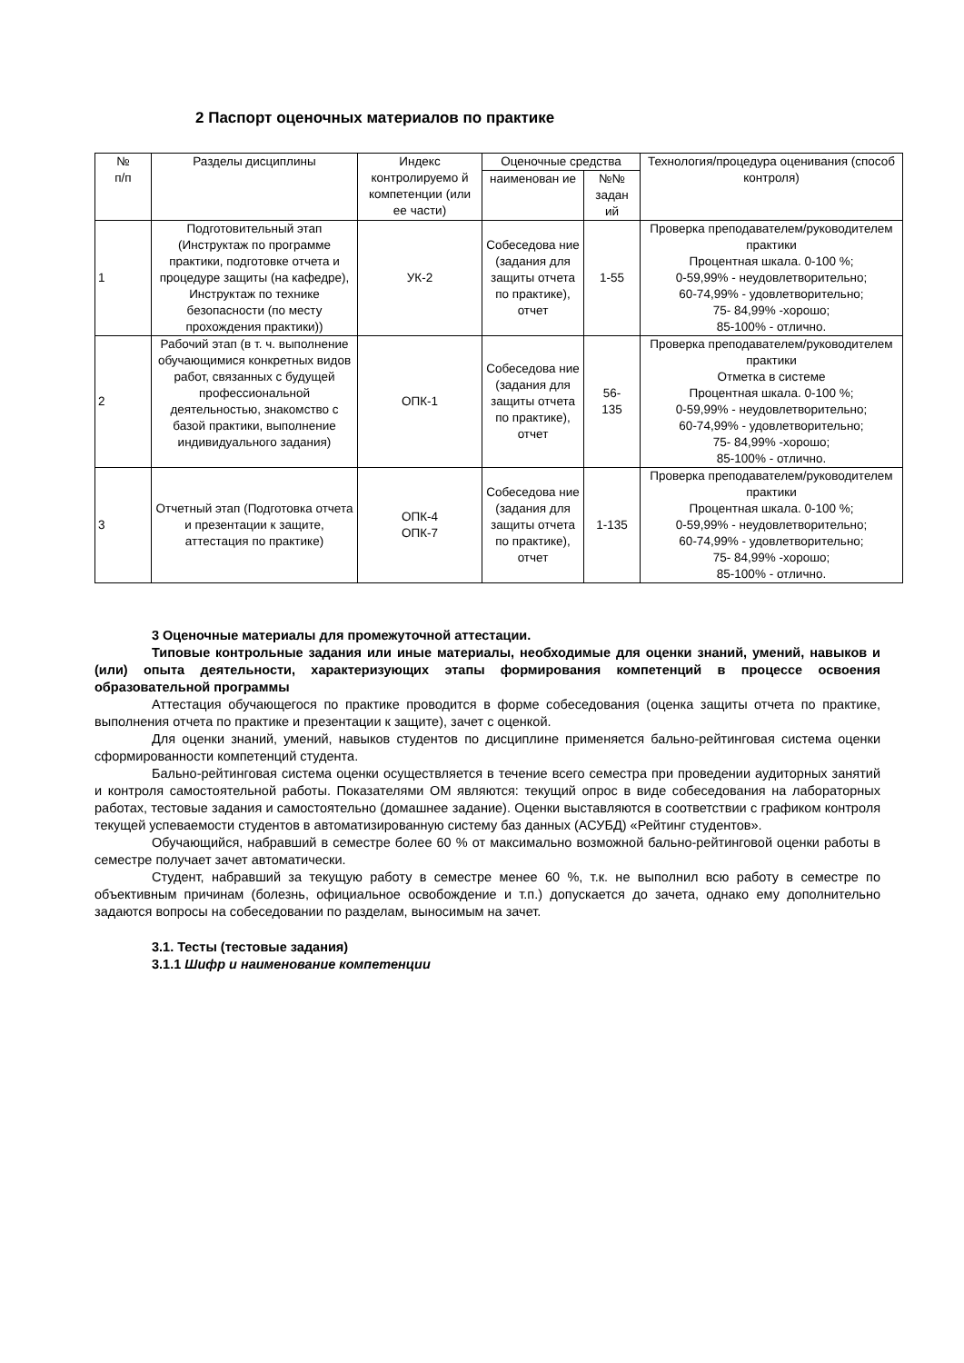2 Паспорт оценочных материалов по практике
| № п/п | Разделы дисциплины | Индекс контролируемо й компетенции (или ее части) | Оценочные средства | | Технология/процедура оценивания (способ контроля) |
| --- | --- | --- | --- | --- | --- |
| | | | наименован ие | №№ задан ий | |
| 1 | Подготовительный этап (Инструктаж по программе практики, подготовке отчета и процедуре защиты (на кафедре), Инструктаж по технике безопасности (по месту прохождения практики)) | УК-2 | Собеседова ние (задания для защиты отчета по практике), отчет | 1-55 | Проверка преподавателем/руководителем практики Процентная шкала. 0-100 %; 0-59,99% - неудовлетворительно; 60-74,99% - удовлетворительно; 75- 84,99% -хорошо; 85-100% - отлично. |
| 2 | Рабочий этап (в т. ч. выполнение обучающимися конкретных видов работ, связанных с будущей профессиональной деятельностью, знакомство с базой практики, выполнение индивидуального задания) | ОПК-1 | Собеседова ние (задания для защиты отчета по практике), отчет | 56- 135 | Проверка преподавателем/руководителем практики Отметка в системе Процентная шкала. 0-100 %; 0-59,99% - неудовлетворительно; 60-74,99% - удовлетворительно; 75- 84,99% -хорошо; 85-100% - отлично. |
| 3 | Отчетный этап (Подготовка отчета и презентации к защите, аттестация по практике) | ОПК-4 ОПК-7 | Собеседова ние (задания для защиты отчета по практике), отчет | 1-135 | Проверка преподавателем/руководителем практики Процентная шкала. 0-100 %; 0-59,99% - неудовлетворительно; 60-74,99% - удовлетворительно; 75- 84,99% -хорошо; 85-100% - отлично. |
3 Оценочные материалы для промежуточной аттестации.
Типовые контрольные задания или иные материалы, необходимые для оценки знаний, умений, навыков и (или) опыта деятельности, характеризующих этапы формирования компетенций в процессе освоения образовательной программы
Аттестация обучающегося по практике проводится в форме собеседования (оценка защиты отчета по практике, выполнения отчета по практике и презентации к защите), зачет с оценкой.
Для оценки знаний, умений, навыков студентов по дисциплине применяется бально-рейтинговая система оценки сформированности компетенций студента.
Бально-рейтинговая система оценки осуществляется в течение всего семестра при проведении аудиторных занятий и контроля самостоятельной работы. Показателями ОМ являются: текущий опрос в виде собеседования на лабораторных работах, тестовые задания и самостоятельно (домашнее задание). Оценки выставляются в соответствии с графиком контроля текущей успеваемости студентов в автоматизированную систему баз данных (АСУБД) «Рейтинг студентов».
Обучающийся, набравший в семестре более 60 % от максимально возможной бально-рейтинговой оценки работы в семестре получает зачет автоматически.
Студент, набравший за текущую работу в семестре менее 60 %, т.к. не выполнил всю работу в семестре по объективным причинам (болезнь, официальное освобождение и т.п.) допускается до зачета, однако ему дополнительно задаются вопросы на собеседовании по разделам, выносимым на зачет.
3.1. Тесты (тестовые задания)
3.1.1 Шифр и наименование компетенции